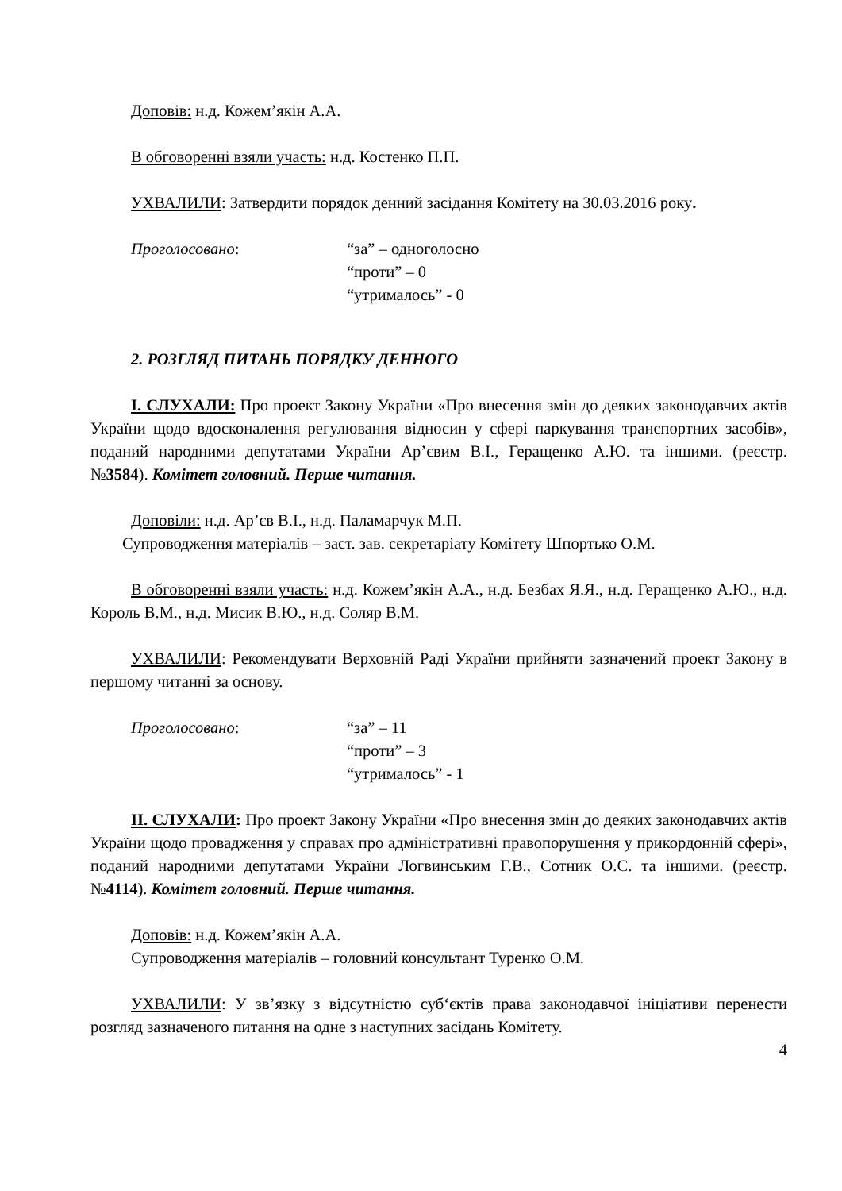Доповів: н.д. Кожем’якін А.А.
В обговоренні взяли участь: н.д. Костенко П.П.
УХВАЛИЛИ: Затвердити порядок денний засідання Комітету на 30.03.2016 року.
Проголосовано: “за” – одноголосно
“проти” – 0
“утрималось” - 0
2. РОЗГЛЯД ПИТАНЬ ПОРЯДКУ ДЕННОГО
І. СЛУХАЛИ: Про проект Закону України «Про внесення змін до деяких законодавчих актів України щодо вдосконалення регулювання відносин у сфері паркування транспортних засобів», поданий народними депутатами України Ар’євим В.І., Геращенко А.Ю. та іншими. (реєстр. №3584). Комітет головний. Перше читання.
Доповіли: н.д. Ар’єв В.І., н.д. Паламарчук М.П.
Супроводження матеріалів – заст. зав. секретаріату Комітету Шпортько О.М.
В обговоренні взяли участь: н.д. Кожем’якін А.А., н.д. Безбах Я.Я., н.д. Геращенко А.Ю., н.д. Король В.М., н.д. Мисик В.Ю., н.д. Соляр В.М.
УХВАЛИЛИ: Рекомендувати Верховній Раді України прийняти зазначений проект Закону в першому читанні за основу.
Проголосовано: “за” – 11
“проти” – 3
“утрималось” - 1
ІІ. СЛУХАЛИ: Про проект Закону України «Про внесення змін до деяких законодавчих актів України щодо провадження у справах про адміністративні правопорушення у прикордонній сфері», поданий народними депутатами України Логвинським Г.В., Сотник О.С. та іншими. (реєстр. №4114). Комітет головний. Перше читання.
Доповів: н.д. Кожем’якін А.А.
Супроводження матеріалів – головний консультант Туренко О.М.
УХВАЛИЛИ: У зв’язку з відсутністю суб‘єктів права законодавчої ініціативи перенести розгляд зазначеного питання на одне з наступних засідань Комітету.
4